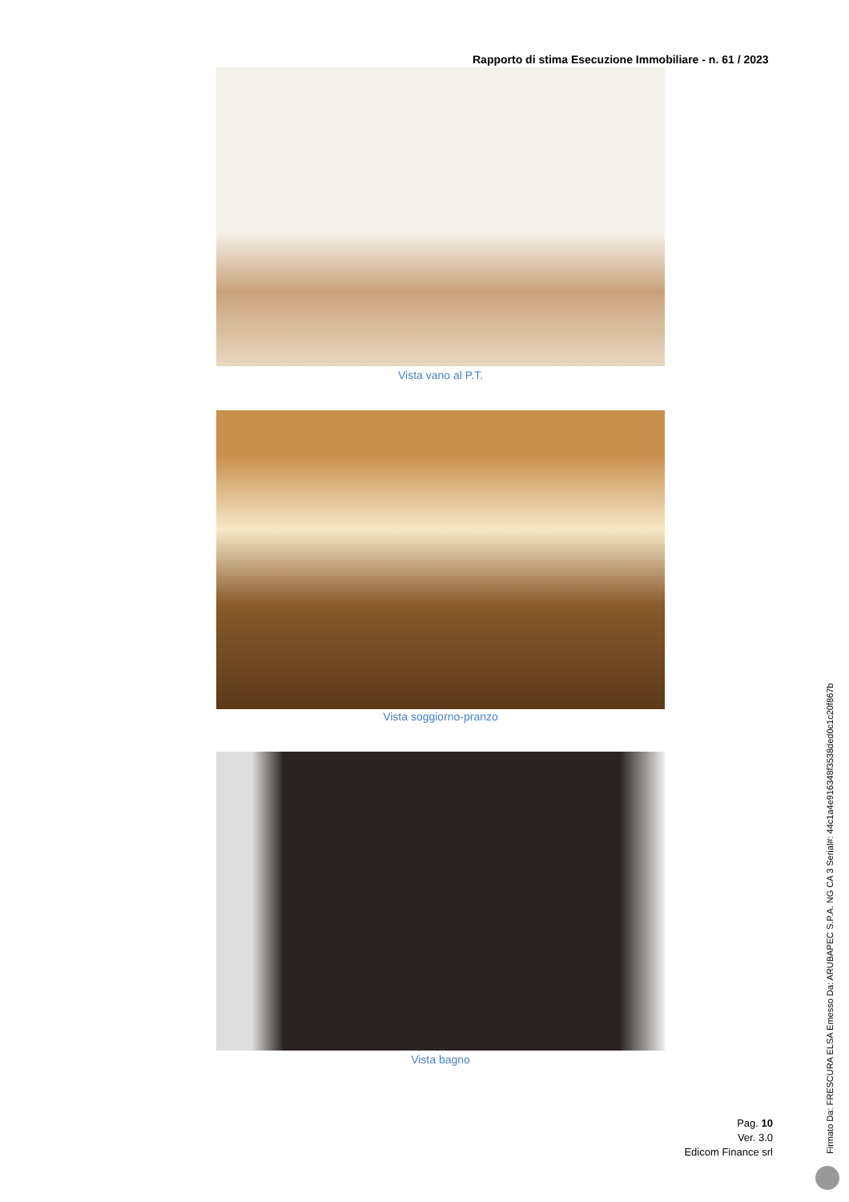Rapporto di stima Esecuzione Immobiliare - n. 61 / 2023
Vista vano al P.T.
Vista soggiorno-pranzo
Vista bagno
Pag. 10
Ver. 3.0
Edicom Finance srl
Firmato Da: FRESCURA ELSA Emesso Da: ARUBAPEC S.P.A. NG CA 3 Serial#: 44c1a4e916348f3538ded0c1c20f867b